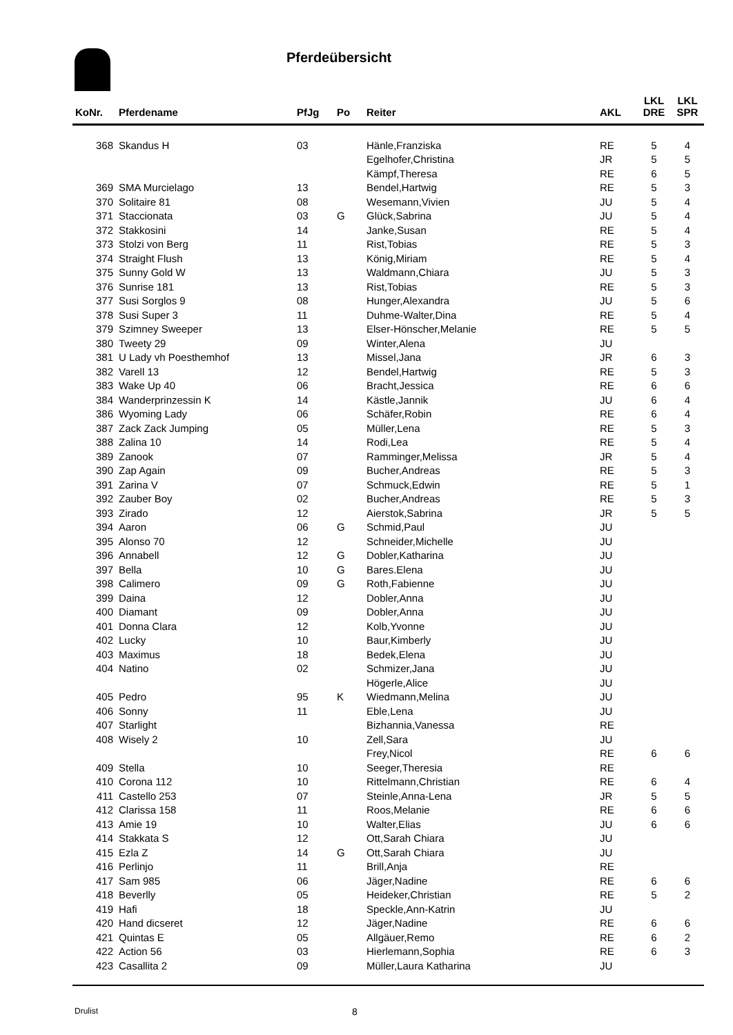Pferdeübersicht
| KoNr. | Pferdename | PfJg | Po | Reiter | AKL | LKL DRE | LKL SPR |
| --- | --- | --- | --- | --- | --- | --- | --- |
| 368 | Skandus H | 03 | | Hänle,Franziska | RE | 5 | 4 |
| | | | | Egelhofer,Christina | JR | 5 | 5 |
| | | | | Kämpf,Theresa | RE | 6 | 5 |
| 369 | SMA Murcielago | 13 | | Bendel,Hartwig | RE | 5 | 3 |
| 370 | Solitaire 81 | 08 | | Wesemann,Vivien | JU | 5 | 4 |
| 371 | Staccionata | 03 | G | Glück,Sabrina | JU | 5 | 4 |
| 372 | Stakkosini | 14 | | Janke,Susan | RE | 5 | 4 |
| 373 | Stolzi von Berg | 11 | | Rist,Tobias | RE | 5 | 3 |
| 374 | Straight Flush | 13 | | König,Miriam | RE | 5 | 4 |
| 375 | Sunny Gold W | 13 | | Waldmann,Chiara | JU | 5 | 3 |
| 376 | Sunrise 181 | 13 | | Rist,Tobias | RE | 5 | 3 |
| 377 | Susi Sorglos 9 | 08 | | Hunger,Alexandra | JU | 5 | 6 |
| 378 | Susi Super 3 | 11 | | Duhme-Walter,Dina | RE | 5 | 4 |
| 379 | Szimney Sweeper | 13 | | Elser-Hönscher,Melanie | RE | 5 | 5 |
| 380 | Tweety 29 | 09 | | Winter,Alena | JU | | |
| 381 | U Lady vh Poesthemhof | 13 | | Missel,Jana | JR | 6 | 3 |
| 382 | Varell 13 | 12 | | Bendel,Hartwig | RE | 5 | 3 |
| 383 | Wake Up 40 | 06 | | Bracht,Jessica | RE | 6 | 6 |
| 384 | Wanderprinzessin K | 14 | | Kästle,Jannik | JU | 6 | 4 |
| 386 | Wyoming Lady | 06 | | Schäfer,Robin | RE | 6 | 4 |
| 387 | Zack Zack Jumping | 05 | | Müller,Lena | RE | 5 | 3 |
| 388 | Zalina 10 | 14 | | Rodi,Lea | RE | 5 | 4 |
| 389 | Zanook | 07 | | Ramminger,Melissa | JR | 5 | 4 |
| 390 | Zap Again | 09 | | Bucher,Andreas | RE | 5 | 3 |
| 391 | Zarina V | 07 | | Schmuck,Edwin | RE | 5 | 1 |
| 392 | Zauber Boy | 02 | | Bucher,Andreas | RE | 5 | 3 |
| 393 | Zirado | 12 | | Aierstok,Sabrina | JR | 5 | 5 |
| 394 | Aaron | 06 | G | Schmid,Paul | JU | | |
| 395 | Alonso 70 | 12 | | Schneider,Michelle | JU | | |
| 396 | Annabell | 12 | G | Dobler,Katharina | JU | | |
| 397 | Bella | 10 | G | Bares.Elena | JU | | |
| 398 | Calimero | 09 | G | Roth,Fabienne | JU | | |
| 399 | Daina | 12 | | Dobler,Anna | JU | | |
| 400 | Diamant | 09 | | Dobler,Anna | JU | | |
| 401 | Donna Clara | 12 | | Kolb,Yvonne | JU | | |
| 402 | Lucky | 10 | | Baur,Kimberly | JU | | |
| 403 | Maximus | 18 | | Bedek,Elena | JU | | |
| 404 | Natino | 02 | | Schmizer,Jana | JU | | |
| | | | | Högerle,Alice | JU | | |
| 405 | Pedro | 95 | K | Wiedmann,Melina | JU | | |
| 406 | Sonny | 11 | | Eble,Lena | JU | | |
| 407 | Starlight | | | Bizhannia,Vanessa | RE | | |
| 408 | Wisely 2 | 10 | | Zell,Sara | JU | | |
| | | | | Frey,Nicol | RE | 6 | 6 |
| 409 | Stella | 10 | | Seeger,Theresia | RE | | |
| 410 | Corona 112 | 10 | | Rittelmann,Christian | RE | 6 | 4 |
| 411 | Castello 253 | 07 | | Steinle,Anna-Lena | JR | 5 | 5 |
| 412 | Clarissa 158 | 11 | | Roos,Melanie | RE | 6 | 6 |
| 413 | Amie 19 | 10 | | Walter,Elias | JU | 6 | 6 |
| 414 | Stakkata S | 12 | | Ott,Sarah Chiara | JU | | |
| 415 | Ezla Z | 14 | G | Ott,Sarah Chiara | JU | | |
| 416 | Perlinjo | 11 | | Brill,Anja | RE | | |
| 417 | Sam 985 | 06 | | Jäger,Nadine | RE | 6 | 6 |
| 418 | Beverlly | 05 | | Heideker,Christian | RE | 5 | 2 |
| 419 | Hafi | 18 | | Speckle,Ann-Katrin | JU | | |
| 420 | Hand dicseret | 12 | | Jäger,Nadine | RE | 6 | 6 |
| 421 | Quintas E | 05 | | Allgäuer,Remo | RE | 6 | 2 |
| 422 | Action 56 | 03 | | Hierlemann,Sophia | RE | 6 | 3 |
| 423 | Casallita 2 | 09 | | Müller,Laura Katharina | JU | | |
Drulist 8